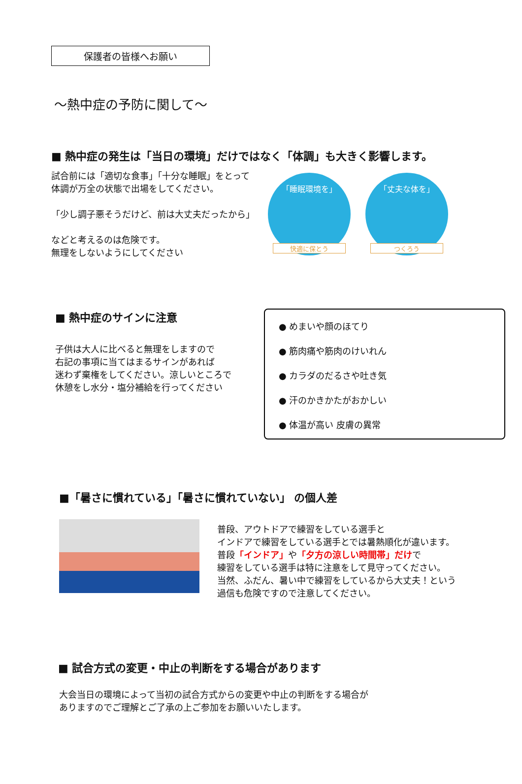保護者の皆様へお願い
～熱中症の予防に関して～
■ 熱中症の発生は「当日の環境」だけではなく「体調」も大きく影響します。
試合前には「適切な食事」「十分な睡眠」をとって
体調が万全の状態で出場をしてください。
「少し調子悪そうだけど、前は大丈夫だったから」
などと考えるのは危険です。
無理をしないようにしてください
「睡眠環境を」
快適に保とう
「丈夫な体を」
つくろう
■ 熱中症のサインに注意
子供は大人に比べると無理をしますので
右記の事項に当てはまるサインがあれば
迷わず棄権をしてください。涼しいところで
休憩をし水分・塩分補給を行ってください
● めまいや顔のほてり
● 筋肉痛や筋肉のけいれん
● カラダのだるさや吐き気
● 汗のかきかたがおかしい
● 体温が高い 皮膚の異常
■「暑さに慣れている」「暑さに慣れていない」 の個人差
普段、アウトドアで練習をしている選手と
インドアで練習をしている選手とでは暑熱順化が違います。
普段「インドア」や「夕方の涼しい時間帯」だけで
練習をしている選手は特に注意をして見守ってください。
当然、ふだん、暑い中で練習をしているから大丈夫！という
過信も危険ですので注意してください。
■ 試合方式の変更・中止の判断をする場合があります
大会当日の環境によって当初の試合方式からの変更や中止の判断をする場合が
ありますのでご理解とご了承の上ご参加をお願いいたします。